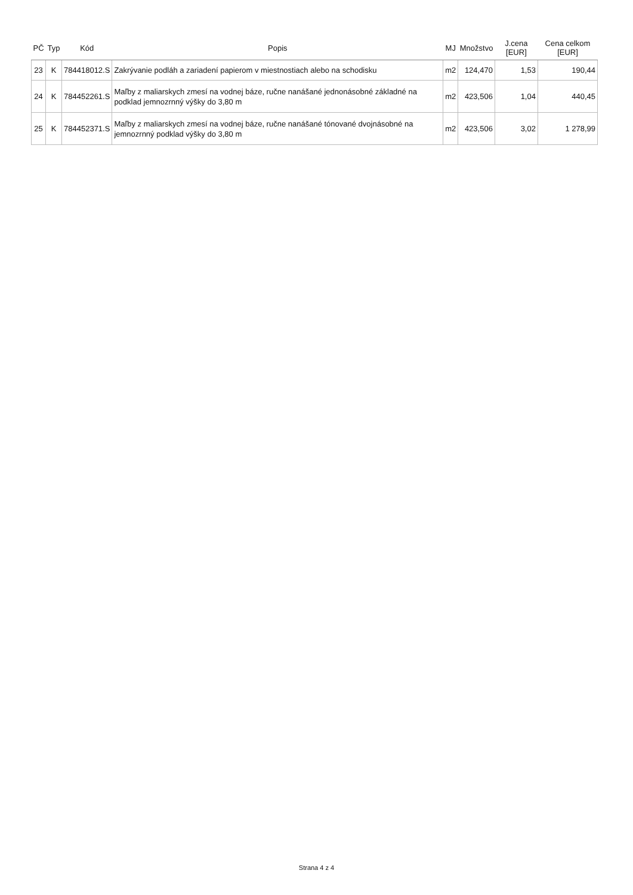| PČ | Typ | Kód | Popis | MJ | Množstvo | J.cena [EUR] | Cena celkom [EUR] |
| --- | --- | --- | --- | --- | --- | --- | --- |
| 23 | K | 784418012.S | Zakrývanie podláh a zariadení papierom v miestnostiach alebo na schodisku | m2 | 124,470 | 1,53 | 190,44 |
| 24 | K | 784452261.S | Maľby z maliarskych zmesí na vodnej báze, ručne nanášané jednonásobné základné na podklad jemnozrnný výšky do 3,80 m | m2 | 423,506 | 1,04 | 440,45 |
| 25 | K | 784452371.S | Maľby z maliarskych zmesí na vodnej báze, ručne nanášané tónované dvojnásobné na jemnozrnný podklad výšky do 3,80 m | m2 | 423,506 | 3,02 | 1 278,99 |
Strana 4 z 4